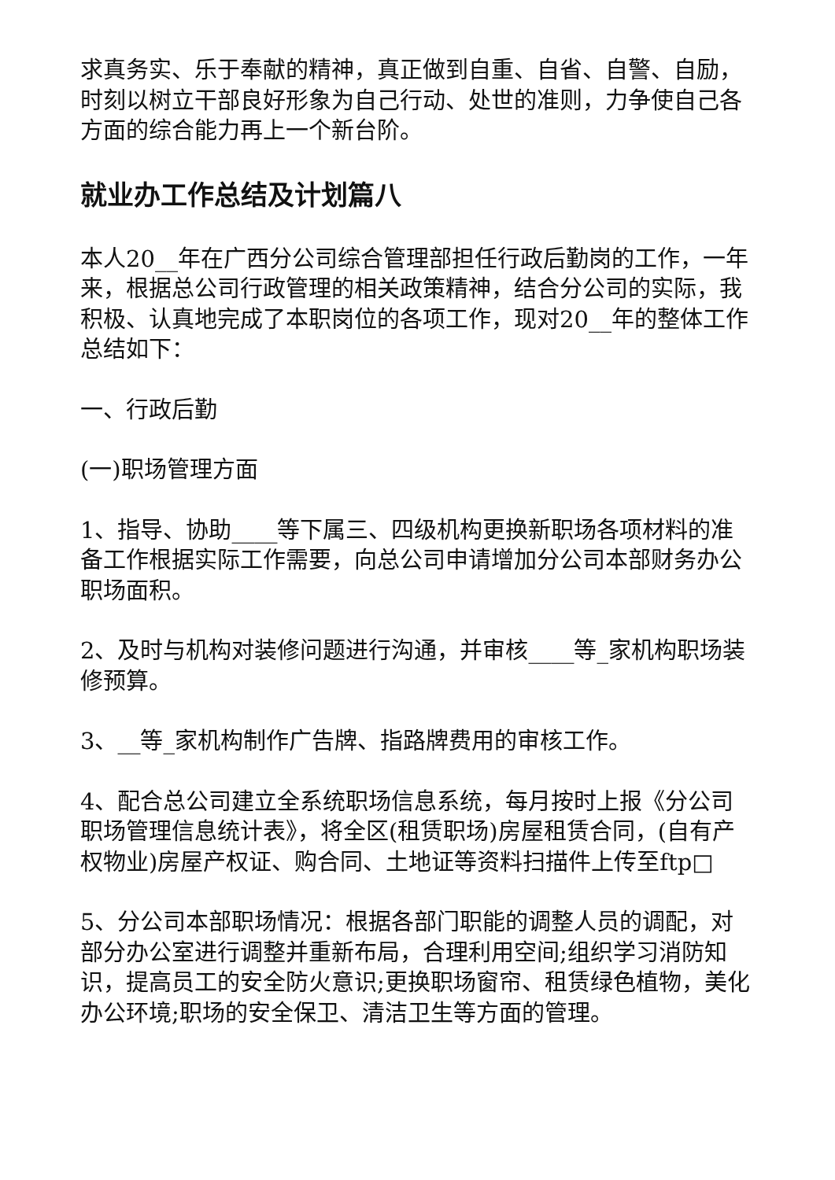求真务实、乐于奉献的精神，真正做到自重、自省、自警、自励，时刻以树立干部良好形象为自己行动、处世的准则，力争使自己各方面的综合能力再上一个新台阶。
就业办工作总结及计划篇八
本人20__年在广西分公司综合管理部担任行政后勤岗的工作，一年来，根据总公司行政管理的相关政策精神，结合分公司的实际，我积极、认真地完成了本职岗位的各项工作，现对20__年的整体工作总结如下：
一、行政后勤
(一)职场管理方面
1、指导、协助____等下属三、四级机构更换新职场各项材料的准备工作根据实际工作需要，向总公司申请增加分公司本部财务办公职场面积。
2、及时与机构对装修问题进行沟通，并审核____等_家机构职场装修预算。
3、__等_家机构制作广告牌、指路牌费用的审核工作。
4、配合总公司建立全系统职场信息系统，每月按时上报《分公司职场管理信息统计表》，将全区(租赁职场)房屋租赁合同，(自有产权物业)房屋产权证、购合同、土地证等资料扫描件上传至ftp□
5、分公司本部职场情况：根据各部门职能的调整人员的调配，对部分办公室进行调整并重新布局，合理利用空间;组织学习消防知识，提高员工的安全防火意识;更换职场窗帘、租赁绿色植物，美化办公环境;职场的安全保卫、清洁卫生等方面的管理。